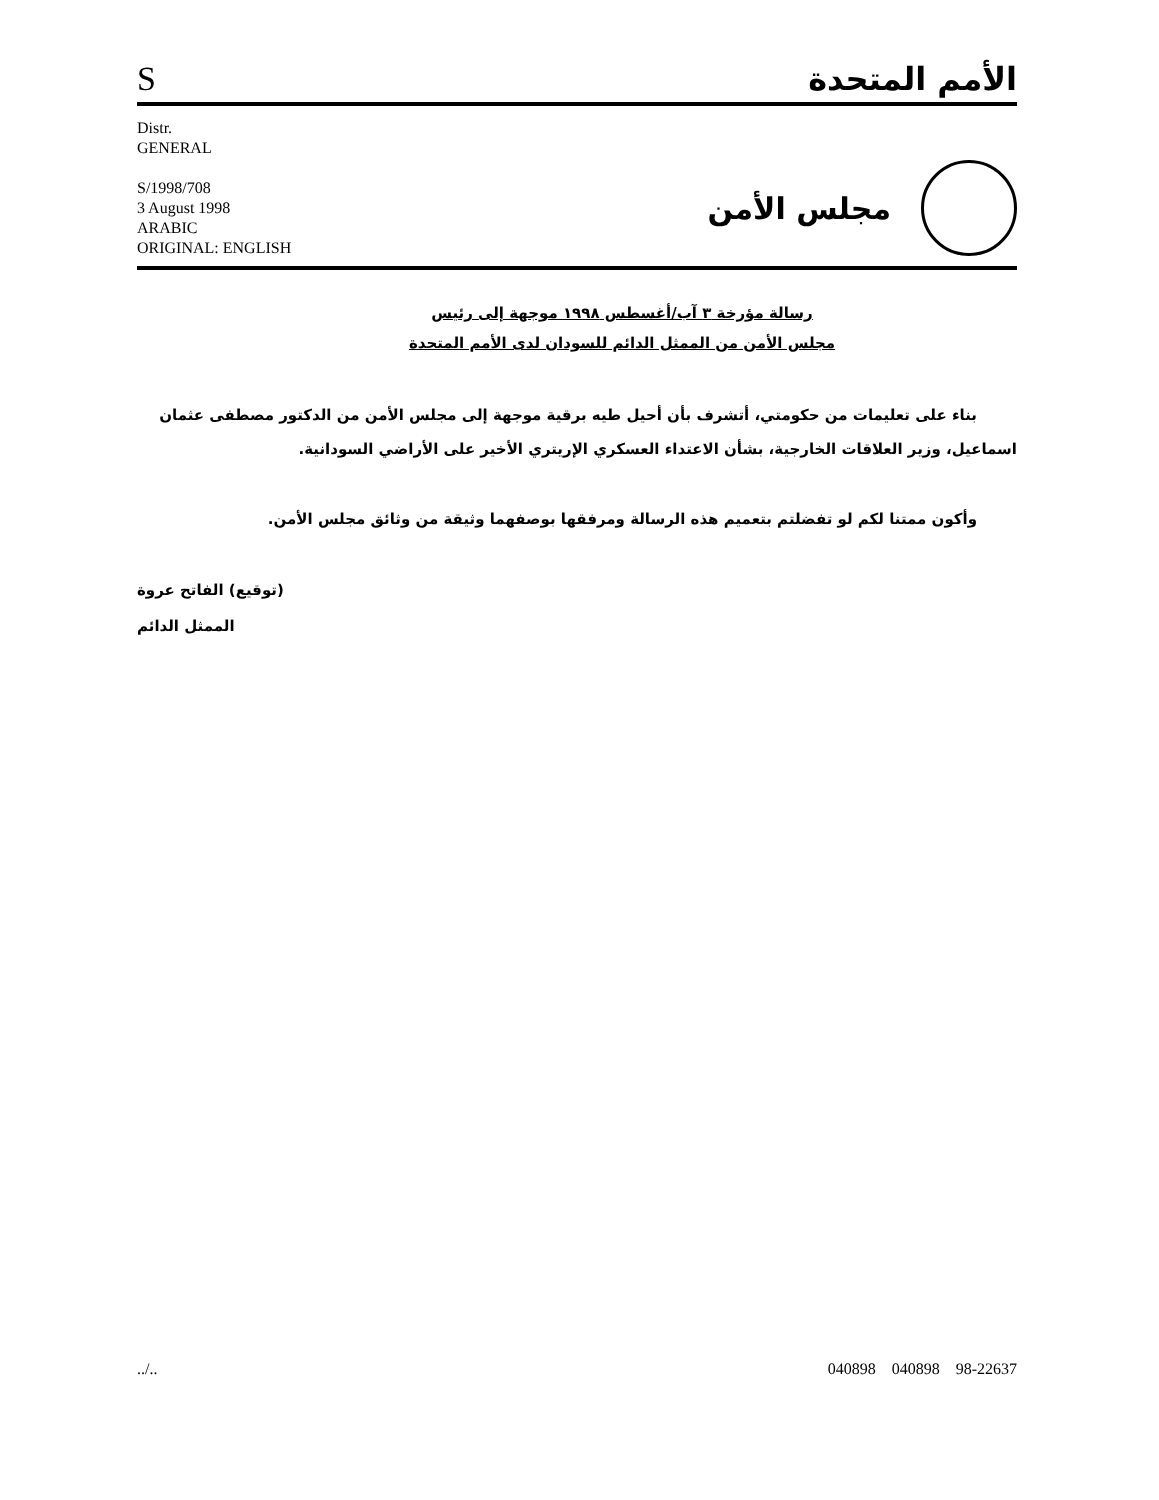S
الأمم المتحدة
Distr.
GENERAL
S/1998/708
3 August 1998
ARABIC
ORIGINAL: ENGLISH
مجلس الأمن
رسالة مؤرخة ٣ آب/أغسطس ١٩٩٨ موجهة إلى رئيس
مجلس الأمن من الممثل الدائم للسودان لدى الأمم المتحدة
بناء على تعليمات من حكومتي، أتشرف بأن أحيل طيه برقية موجهة إلى مجلس الأمن من الدكتور مصطفى عثمان اسماعيل، وزير العلاقات الخارجية، بشأن الاعتداء العسكري الإريتري الأخير على الأراضي السودانية.
وأكون ممتنا لكم لو تفضلتم بتعميم هذه الرسالة ومرفقها بوصفهما وثيقة من وثائق مجلس الأمن.
(توقيع) الفاتح عروة
الممثل الدائم
../.. 040898 040898 98-22637